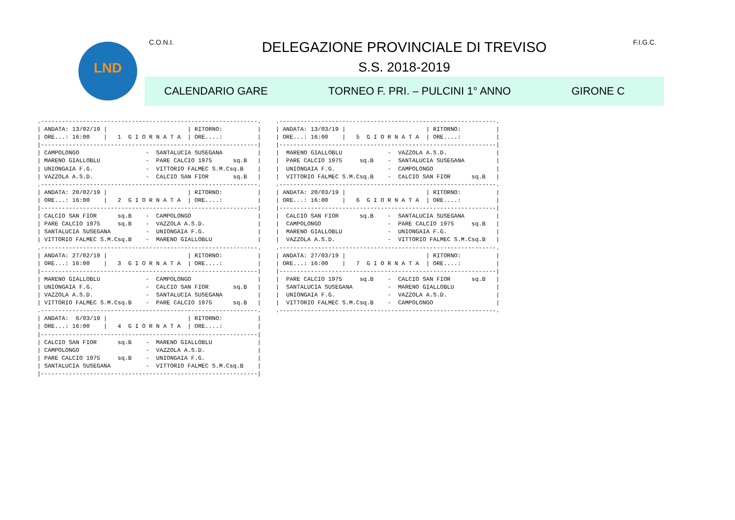LND C.O.N.I. F.I.G.C.
DELEGAZIONE PROVINCIALE DI TREVISO
S.S. 2018-2019
CALENDARIO GARE TORNEO F. PRI. – PULCINI 1° ANNO GIRONE C
.--------------------------------------------------------------.
| ANDATA: 13/02/19 |                       | RITORNO:          |
| ORE...: 16:00    |   1  G I O R N A T A  | ORE....:          |
|--------------------------------------------------------------|
| CAMPOLONGO                   -  SANTALUCIA SUSEGANA          |
| MARENO GIALLOBLU             -  PARE CALCIO 1975      sq.B   |
| UNIONGAIA F.G.               -  VITTORIO FALMEC S.M.Csq.B    |
| VAZZOLA A.S.D.               -  CALCIO SAN FIOR       sq.B   |
.--------------------------------------------------------------.
| ANDATA: 20/02/19 |                       | RITORNO:          |
| ORE...: 16:00    |   2  G I O R N A T A  | ORE....:          |
|--------------------------------------------------------------|
| CALCIO SAN FIOR      sq.B    -  CAMPOLONGO                   |
| PARE CALCIO 1975     sq.B    -  VAZZOLA A.S.D.               |
| SANTALUCIA SUSEGANA          -  UNIONGAIA F.G.               |
| VITTORIO FALMEC S.M.Csq.B    -  MARENO GIALLOBLU             |
.--------------------------------------------------------------.
| ANDATA: 27/02/19 |                       | RITORNO:          |
| ORE...: 16:00    |   3  G I O R N A T A  | ORE....:          |
|--------------------------------------------------------------|
| MARENO GIALLOBLU             -  CAMPOLONGO                   |
| UNIONGAIA F.G.               -  CALCIO SAN FIOR       sq.B   |
| VAZZOLA A.S.D.               -  SANTALUCIA SUSEGANA          |
| VITTORIO FALMEC S.M.Csq.B    -  PARE CALCIO 1975      sq.B   |
.--------------------------------------------------------------.
| ANDATA:  6/03/19 |                       | RITORNO:          |
| ORE...: 16:00    |   4  G I O R N A T A  | ORE....:          |
|--------------------------------------------------------------|
| CALCIO SAN FIOR      sq.B    -  MARENO GIALLOBLU             |
| CAMPOLONGO                   -  VAZZOLA A.S.D.               |
| PARE CALCIO 1975     sq.B    -  UNIONGAIA F.G.               |
| SANTALUCIA SUSEGANA          -  VITTORIO FALMEC S.M.Csq.B    |
|--------------------------------------------------------------|
.--------------------------------------------------------------.
| ANDATA: 13/03/19 |                       | RITORNO:          |
| ORE...: 16:00    |   5  G I O R N A T A  | ORE....:          |
|--------------------------------------------------------------|
|  MARENO GIALLOBLU             -  VAZZOLA A.S.D.              |
|  PARE CALCIO 1975     sq.B    -  SANTALUCIA SUSEGANA         |
|  UNIONGAIA F.G.               -  CAMPOLONGO                  |
|  VITTORIO FALMEC S.M.Csq.B    -  CALCIO SAN FIOR      sq.B   |
.--------------------------------------------------------------.
| ANDATA: 20/03/19 |                       | RITORNO:          |
| ORE...: 16:00    |   6  G I O R N A T A  | ORE....:          |
|--------------------------------------------------------------|
|  CALCIO SAN FIOR      sq.B    -  SANTALUCIA SUSEGANA         |
|  CAMPOLONGO                   -  PARE CALCIO 1975     sq.B   |
|  MARENO GIALLOBLU             -  UNIONGAIA F.G.              |
|  VAZZOLA A.S.D.               -  VITTORIO FALMEC S.M.Csq.B   |
.--------------------------------------------------------------.
| ANDATA: 27/03/19 |                       | RITORNO:          |
| ORE...: 16:00    |   7  G I O R N A T A  | ORE....:          |
|--------------------------------------------------------------|
|  PARE CALCIO 1975     sq.B    -  CALCIO SAN FIOR      sq.B   |
|  SANTALUCIA SUSEGANA          -  MARENO GIALLOBLU            |
|  UNIONGAIA F.G.               -  VAZZOLA A.S.D.              |
|  VITTORIO FALMEC S.M.Csq.B    -  CAMPOLONGO                  |
.--------------------------------------------------------------.